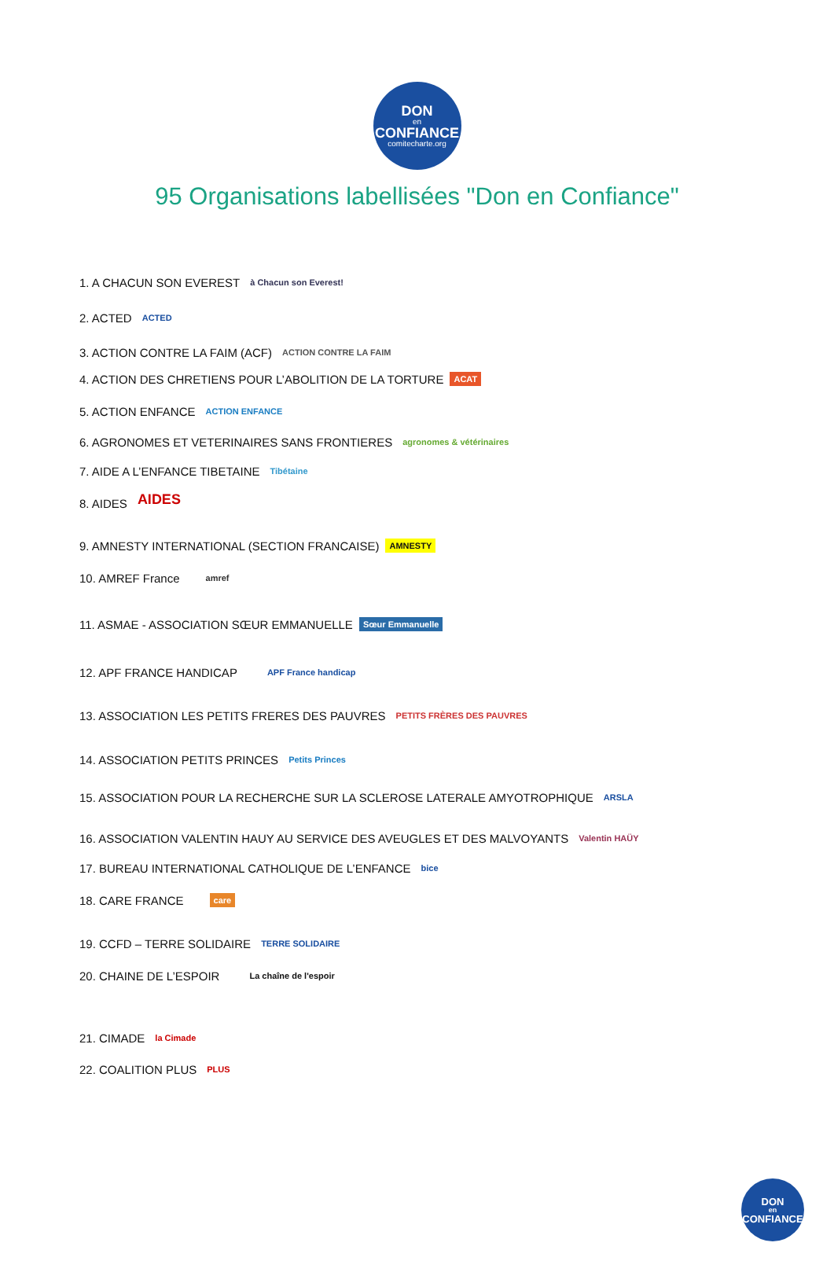DON
en
CONFIANCE
comitecharte.org
95 Organisations labellisées "Don en Confiance"
1. A CHACUN SON EVEREST à Chacun son Everest!
2. ACTED ACTED
3. ACTION CONTRE LA FAIM (ACF) ACTION CONTRE LA FAIM
4. ACTION DES CHRETIENS POUR L’ABOLITION DE LA TORTURE ACAT
5. ACTION ENFANCE ACTION ENFANCE
6. AGRONOMES ET VETERINAIRES SANS FRONTIERES agronomes & vétérinaires
7. AIDE A L’ENFANCE TIBETAINE Tibétaine
8. AIDES AIDES
9. AMNESTY INTERNATIONAL (SECTION FRANCAISE) AMNESTY
10. AMREF France amref
11. ASMAE - ASSOCIATION SŒUR EMMANUELLE Sœur Emmanuelle
12. APF FRANCE HANDICAP APF France handicap
13. ASSOCIATION LES PETITS FRERES DES PAUVRES PETITS FRÈRES DES PAUVRES
14. ASSOCIATION PETITS PRINCES Petits Princes
15. ASSOCIATION POUR LA RECHERCHE SUR LA SCLEROSE LATERALE AMYOTROPHIQUE ARSLA
16. ASSOCIATION VALENTIN HAUY AU SERVICE DES AVEUGLES ET DES MALVOYANTS Valentin HAÜY
17. BUREAU INTERNATIONAL CATHOLIQUE DE L’ENFANCE bice
18. CARE FRANCE care
19. CCFD – TERRE SOLIDAIRE TERRE SOLIDAIRE
20. CHAINE DE L’ESPOIR La chaîne de l'espoir
21. CIMADE la Cimade
22. COALITION PLUS PLUS
DON
en
CONFIANCE